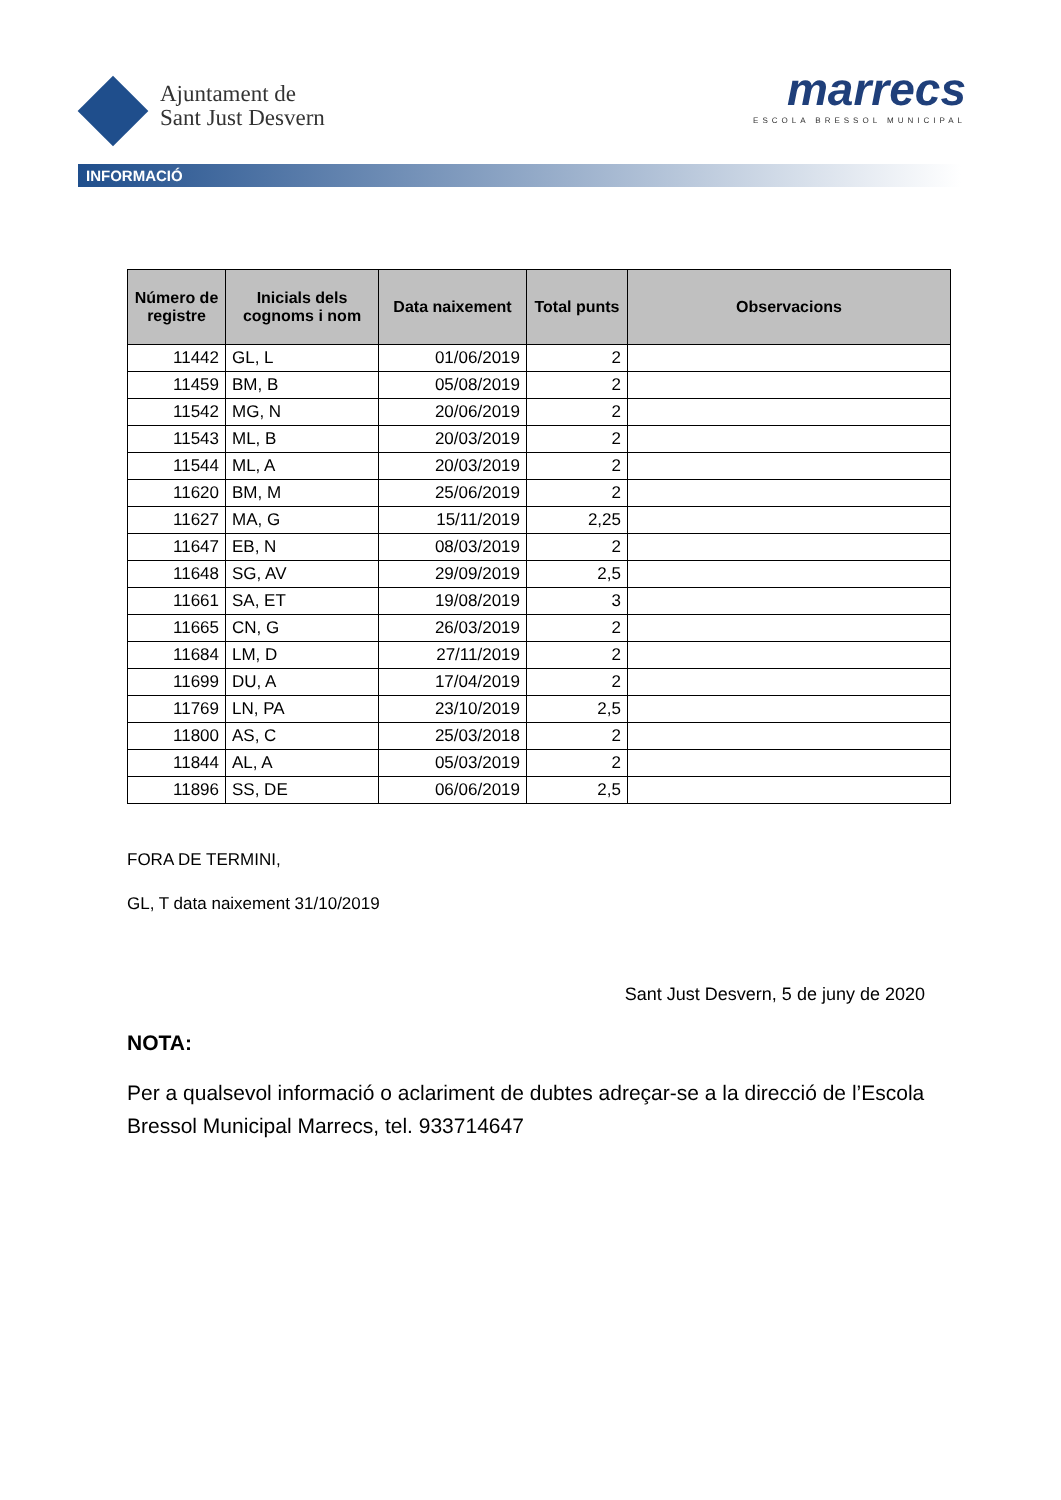Ajuntament de
Sant Just Desvern
marrecs
ESCOLA BRESSOL MUNICIPAL
INFORMACIÓ
| Número de registre | Inicials dels cognoms i nom | Data naixement | Total punts | Observacions |
| --- | --- | --- | --- | --- |
| 11442 | GL, L | 01/06/2019 | 2 | |
| 11459 | BM, B | 05/08/2019 | 2 | |
| 11542 | MG, N | 20/06/2019 | 2 | |
| 11543 | ML, B | 20/03/2019 | 2 | |
| 11544 | ML, A | 20/03/2019 | 2 | |
| 11620 | BM, M | 25/06/2019 | 2 | |
| 11627 | MA, G | 15/11/2019 | 2,25 | |
| 11647 | EB, N | 08/03/2019 | 2 | |
| 11648 | SG, AV | 29/09/2019 | 2,5 | |
| 11661 | SA, ET | 19/08/2019 | 3 | |
| 11665 | CN, G | 26/03/2019 | 2 | |
| 11684 | LM, D | 27/11/2019 | 2 | |
| 11699 | DU, A | 17/04/2019 | 2 | |
| 11769 | LN, PA | 23/10/2019 | 2,5 | |
| 11800 | AS, C | 25/03/2018 | 2 | |
| 11844 | AL, A | 05/03/2019 | 2 | |
| 11896 | SS, DE | 06/06/2019 | 2,5 | |
FORA DE TERMINI,
GL, T data naixement 31/10/2019
Sant Just Desvern, 5 de juny de 2020
NOTA:
Per a qualsevol informació o aclariment de dubtes adreçar-se a la direcció de l’Escola Bressol Municipal Marrecs, tel. 933714647